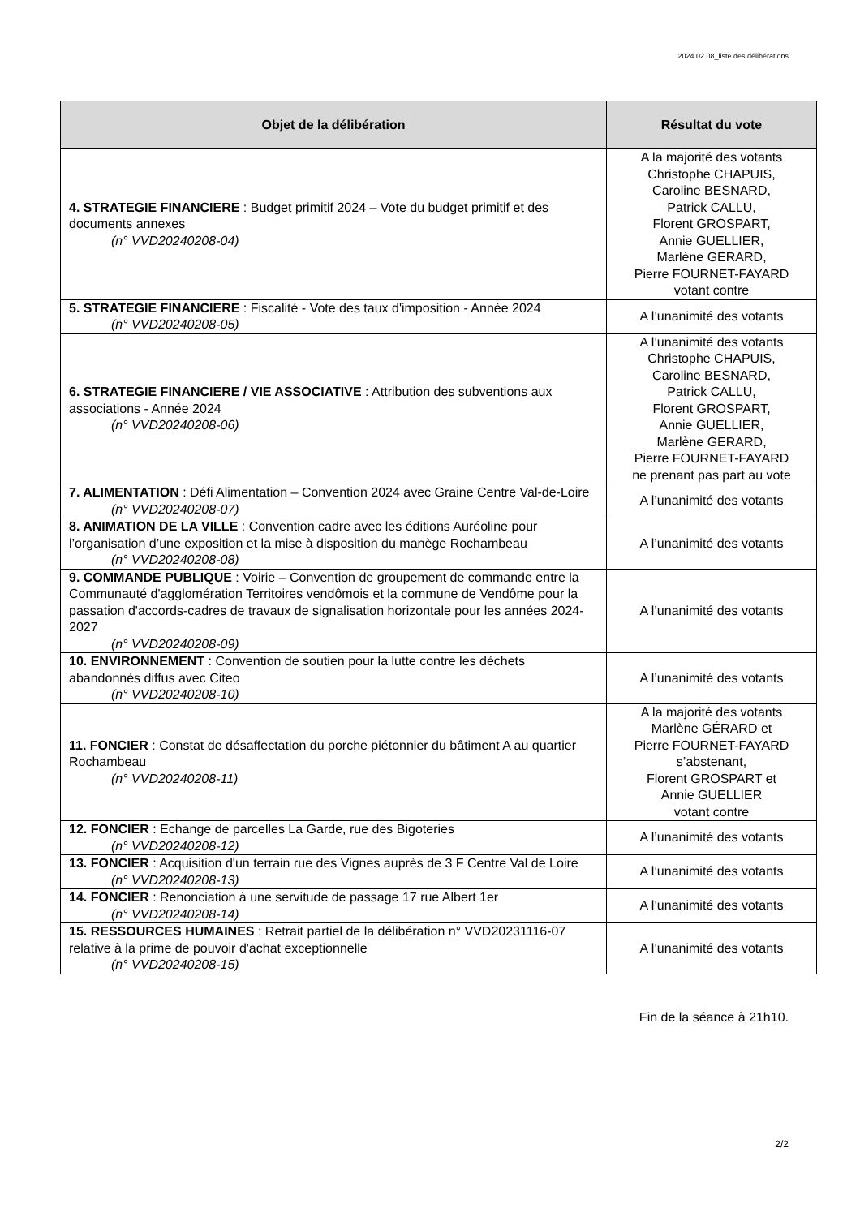2024 02 08_liste des délibérations
| Objet de la délibération | Résultat du vote |
| --- | --- |
| 4. STRATEGIE FINANCIERE : Budget primitif 2024 – Vote du budget primitif et des documents annexes (n° VVD20240208-04) | A la majorité des votants Christophe CHAPUIS, Caroline BESNARD, Patrick CALLU, Florent GROSPART, Annie GUELLIER, Marlène GERARD, Pierre FOURNET-FAYARD votant contre |
| 5. STRATEGIE FINANCIERE : Fiscalité - Vote des taux d'imposition - Année 2024 (n° VVD20240208-05) | A l’unanimité des votants |
| 6. STRATEGIE FINANCIERE / VIE ASSOCIATIVE : Attribution des subventions aux associations - Année 2024 (n° VVD20240208-06) | A l’unanimité des votants Christophe CHAPUIS, Caroline BESNARD, Patrick CALLU, Florent GROSPART, Annie GUELLIER, Marlène GERARD, Pierre FOURNET-FAYARD ne prenant pas part au vote |
| 7. ALIMENTATION : Défi Alimentation – Convention 2024 avec Graine Centre Val-de-Loire (n° VVD20240208-07) | A l’unanimité des votants |
| 8. ANIMATION DE LA VILLE : Convention cadre avec les éditions Auréoline pour l’organisation d’une exposition et la mise à disposition du manège Rochambeau (n° VVD20240208-08) | A l’unanimité des votants |
| 9. COMMANDE PUBLIQUE : Voirie – Convention de groupement de commande entre la Communauté d'agglomération Territoires vendômois et la commune de Vendôme pour la passation d'accords-cadres de travaux de signalisation horizontale pour les années 2024-2027 (n° VVD20240208-09) | A l’unanimité des votants |
| 10. ENVIRONNEMENT : Convention de soutien pour la lutte contre les déchets abandonnés diffus avec Citeo (n° VVD20240208-10) | A l’unanimité des votants |
| 11. FONCIER : Constat de désaffectation du porche piétonnier du bâtiment A au quartier Rochambeau (n° VVD20240208-11) | A la majorité des votants Marlène GÉRARD et Pierre FOURNET-FAYARD s’abstenant, Florent GROSPART et Annie GUELLIER votant contre |
| 12. FONCIER : Echange de parcelles La Garde, rue des Bigoteries (n° VVD20240208-12) | A l’unanimité des votants |
| 13. FONCIER : Acquisition d'un terrain rue des Vignes auprès de 3 F Centre Val de Loire (n° VVD20240208-13) | A l’unanimité des votants |
| 14. FONCIER : Renonciation à une servitude de passage 17 rue Albert 1er (n° VVD20240208-14) | A l’unanimité des votants |
| 15. RESSOURCES HUMAINES : Retrait partiel de la délibération n° VVD20231116-07 relative à la prime de pouvoir d'achat exceptionnelle (n° VVD20240208-15) | A l’unanimité des votants |
Fin de la séance à 21h10.
2/2